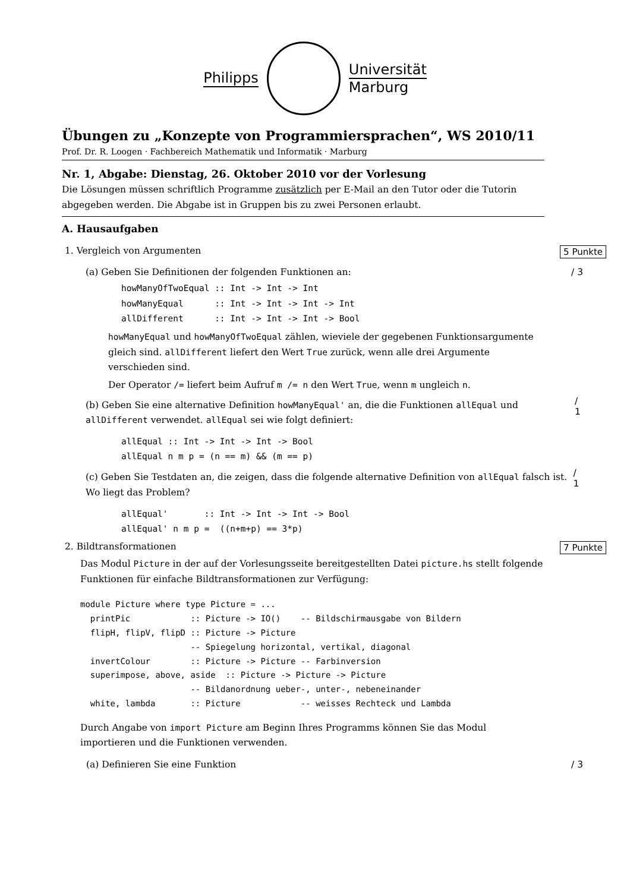Philipps
Universität
Marburg
Übungen zu „Konzepte von Programmiersprachen“, WS 2010/11
Prof. Dr. R. Loogen · Fachbereich Mathematik und Informatik · Marburg
Nr. 1, Abgabe: Dienstag, 26. Oktober 2010 vor der Vorlesung
Die Lösungen müssen schriftlich Programme zusätzlich per E-Mail an den Tutor oder die Tutorin abgegeben werden. Die Abgabe ist in Gruppen bis zu zwei Personen erlaubt.
A. Hausaufgaben
1. Vergleich von Argumenten 5 Punkte
(a) Geben Sie Definitionen der folgenden Funktionen an: / 3
howManyOfTwoEqual :: Int -> Int -> Int
howManyEqual      :: Int -> Int -> Int -> Int
allDifferent      :: Int -> Int -> Int -> Bool
howManyEqual und howManyOfTwoEqual zählen, wieviele der gegebenen Funktionsargumente gleich sind. allDifferent liefert den Wert True zurück, wenn alle drei Argumente verschieden sind.
Der Operator /= liefert beim Aufruf m /= n den Wert True, wenn m ungleich n.
(b) Geben Sie eine alternative Definition howManyEqual' an, die die Funktionen allEqual und allDifferent verwendet. allEqual sei wie folgt definiert:
/ 1
allEqual :: Int -> Int -> Int -> Bool
allEqual n m p = (n == m) && (m == p)
(c) Geben Sie Testdaten an, die zeigen, dass die folgende alternative Definition von allEqual falsch ist. Wo liegt das Problem?
/ 1
allEqual'       :: Int -> Int -> Int -> Bool
allEqual' n m p =  ((n+m+p) == 3*p)
2. Bildtransformationen 7 Punkte
Das Modul Picture in der auf der Vorlesungsseite bereitgestellten Datei picture.hs stellt folgende Funktionen für einfache Bildtransformationen zur Verfügung:
module Picture where type Picture = ...
  printPic            :: Picture -> IO()    -- Bildschirmausgabe von Bildern
  flipH, flipV, flipD :: Picture -> Picture
                      -- Spiegelung horizontal, vertikal, diagonal
  invertColour        :: Picture -> Picture -- Farbinversion
  superimpose, above, aside  :: Picture -> Picture -> Picture
                      -- Bildanordnung ueber-, unter-, nebeneinander
  white, lambda       :: Picture            -- weisses Rechteck und Lambda
Durch Angabe von import Picture am Beginn Ihres Programms können Sie das Modul importieren und die Funktionen verwenden.
(a) Definieren Sie eine Funktion / 3